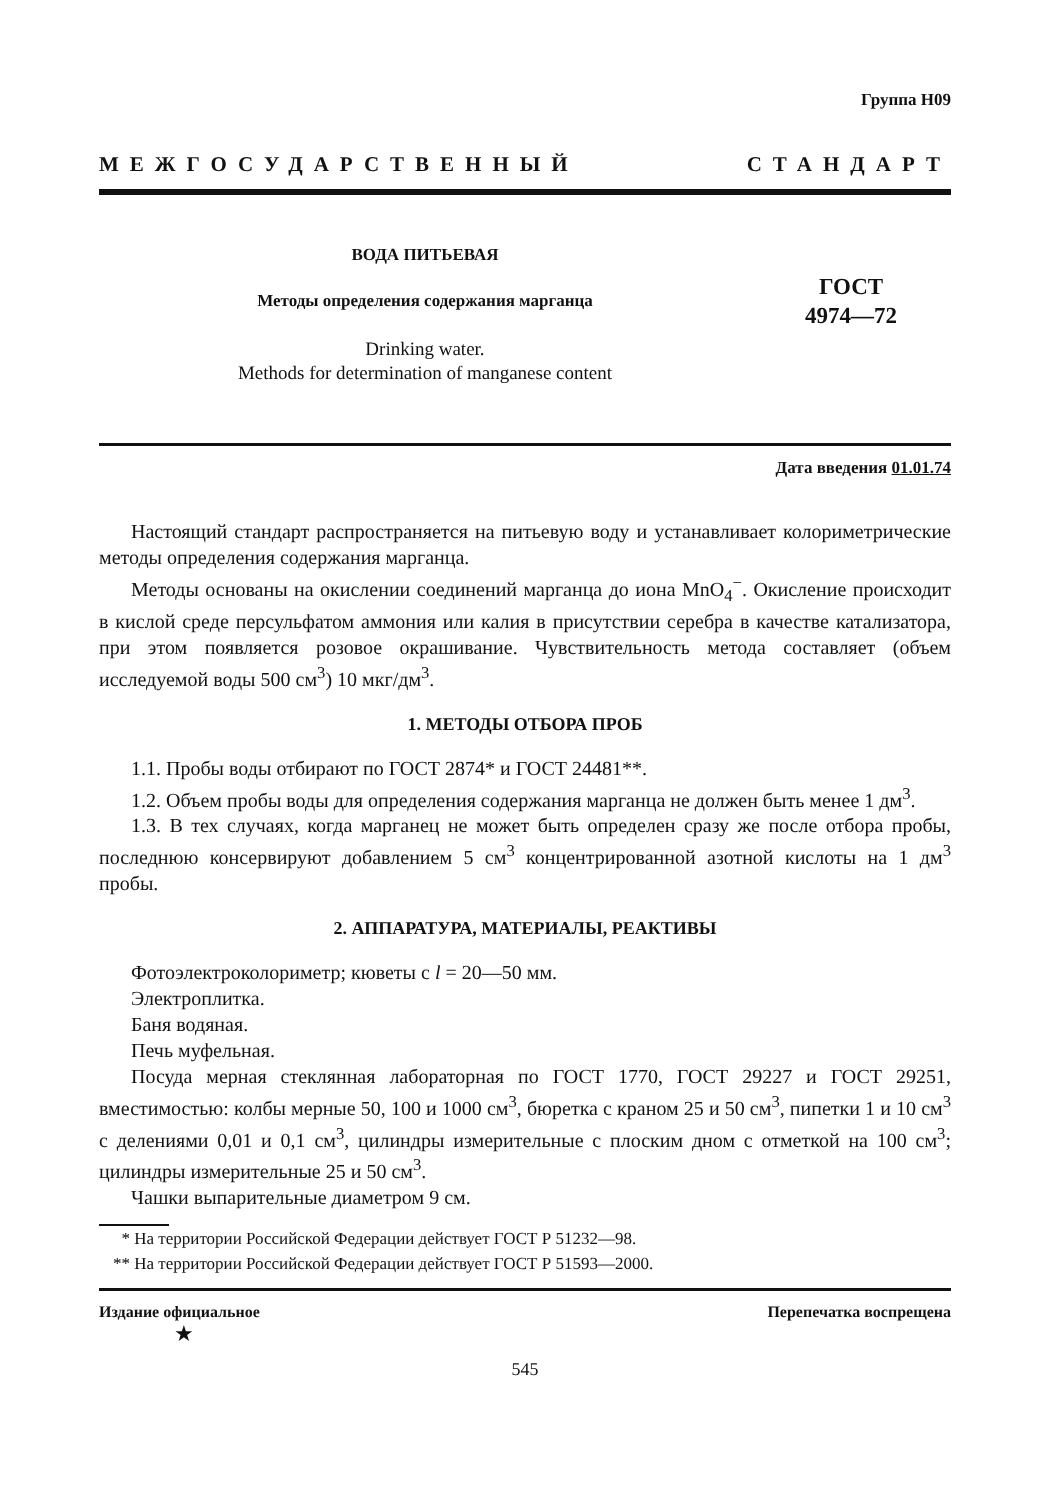Группа Н09
МЕЖГОСУДАРСТВЕННЫЙ СТАНДАРТ
ВОДА ПИТЬЕВАЯ
Методы определения содержания марганца
Drinking water.
Methods for determination of manganese content
ГОСТ
4974—72
Дата введения 01.01.74
Настоящий стандарт распространяется на питьевую воду и устанавливает колориметрические методы определения содержания марганца.
Методы основаны на окислении соединений марганца до иона MnO<sub>4</sub><sup>−</sup>. Окисление происходит в кислой среде персульфатом аммония или калия в присутствии серебра в качестве катализатора, при этом появляется розовое окрашивание. Чувствительность метода составляет (объем исследуемой воды 500 см<sup>3</sup>) 10 мкг/дм<sup>3</sup>.
1. МЕТОДЫ ОТБОРА ПРОБ
1.1. Пробы воды отбирают по ГОСТ 2874* и ГОСТ 24481**.
1.2. Объем пробы воды для определения содержания марганца не должен быть менее 1 дм<sup>3</sup>.
1.3. В тех случаях, когда марганец не может быть определен сразу же после отбора пробы, последнюю консервируют добавлением 5 см<sup>3</sup> концентрированной азотной кислоты на 1 дм<sup>3</sup> пробы.
2. АППАРАТУРА, МАТЕРИАЛЫ, РЕАКТИВЫ
Фотоэлектроколориметр; кюветы с l = 20—50 мм.
Электроплитка.
Баня водяная.
Печь муфельная.
Посуда мерная стеклянная лабораторная по ГОСТ 1770, ГОСТ 29227 и ГОСТ 29251, вместимостью: колбы мерные 50, 100 и 1000 см<sup>3</sup>, бюретка с краном 25 и 50 см<sup>3</sup>, пипетки 1 и 10 см<sup>3</sup> с делениями 0,01 и 0,1 см<sup>3</sup>, цилиндры измерительные с плоским дном с отметкой на 100 см<sup>3</sup>; цилиндры измерительные 25 и 50 см<sup>3</sup>.
Чашки выпарительные диаметром 9 см.
* На территории Российской Федерации действует ГОСТ Р 51232—98.
** На территории Российской Федерации действует ГОСТ Р 51593—2000.
Издание официальное Перепечатка воспрещена
★
545